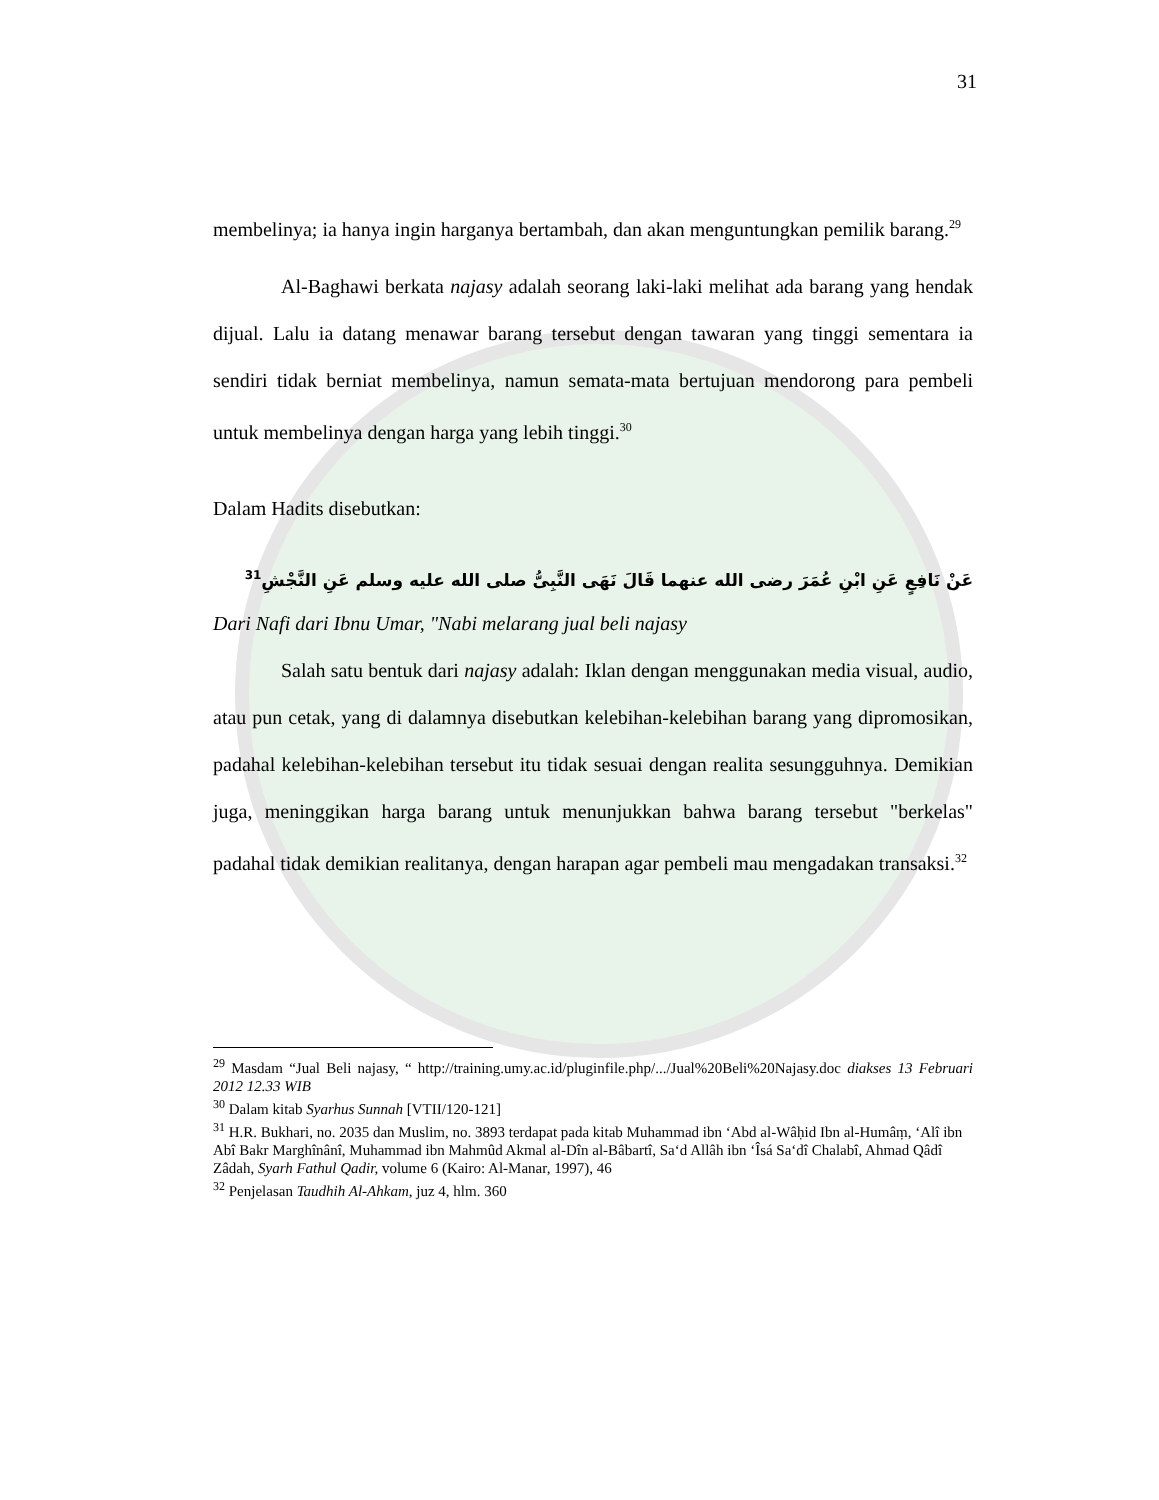31
membelinya; ia hanya ingin harganya bertambah, dan akan menguntungkan pemilik barang.<sup>29</sup>
Al-Baghawi berkata najasy adalah seorang laki-laki melihat ada barang yang hendak dijual. Lalu ia datang menawar barang tersebut dengan tawaran yang tinggi sementara ia sendiri tidak berniat membelinya, namun semata-mata bertujuan mendorong para pembeli untuk membelinya dengan harga yang lebih tinggi.<sup>30</sup>
Dalam Hadits disebutkan:
عَنْ نَافِعٍ عَنِ ابْنِ عُمَرَ رضى الله عنهما قَالَ نَهَى النَّبِىُّ صلى الله عليه وسلم عَنِ النَّجْشِ<sup>31</sup>
Dari Nafi dari Ibnu Umar, "Nabi melarang jual beli najasy
Salah satu bentuk dari najasy adalah: Iklan dengan menggunakan media visual, audio, atau pun cetak, yang di dalamnya disebutkan kelebihan-kelebihan barang yang dipromosikan, padahal kelebihan-kelebihan tersebut itu tidak sesuai dengan realita sesungguhnya. Demikian juga, meninggikan harga barang untuk menunjukkan bahwa barang tersebut "berkelas" padahal tidak demikian realitanya, dengan harapan agar pembeli mau mengadakan transaksi.<sup>32</sup>
<sup>29</sup> Masdam “Jual Beli najasy, “ http://training.umy.ac.id/pluginfile.php/.../Jual%20Beli%20Najasy.doc diakses 13 Februari 2012 12.33 WIB
<sup>30</sup> Dalam kitab Syarhus Sunnah [VTII/120-121]
<sup>31</sup> H.R. Bukhari, no. 2035 dan Muslim, no. 3893 terdapat pada kitab Muhammad ibn ‘Abd al-Wâḥid Ibn al-Humâṃ, ‘Alî ibn Abî Bakr Marghînânî, Muhammad ibn Mahmûd Akmal al-Dîn al-Bâbartî, Sa‘d Allâh ibn ‘Îsá Sa‘dî Chalabî, Ahmad Qâdî Zâdah, Syarh Fathul Qadir, volume 6 (Kairo: Al-Manar, 1997), 46
<sup>32</sup> Penjelasan Taudhih Al-Ahkam, juz 4, hlm. 360